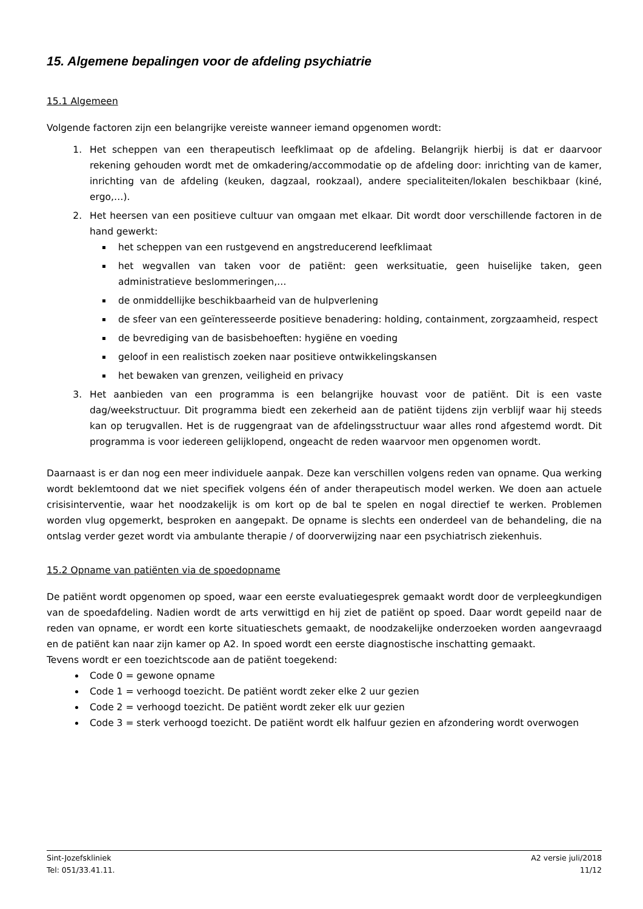15. Algemene bepalingen voor de afdeling psychiatrie
15.1 Algemeen
Volgende factoren zijn een belangrijke vereiste wanneer iemand opgenomen wordt:
1. Het scheppen van een therapeutisch leefklimaat op de afdeling. Belangrijk hierbij is dat er daarvoor rekening gehouden wordt met de omkadering/accommodatie op de afdeling door: inrichting van de kamer, inrichting van de afdeling (keuken, dagzaal, rookzaal), andere specialiteiten/lokalen beschikbaar (kiné, ergo,…).
2. Het heersen van een positieve cultuur van omgaan met elkaar. Dit wordt door verschillende factoren in de hand gewerkt:
het scheppen van een rustgevend en angstreducerend leefklimaat
het wegvallen van taken voor de patiënt: geen werksituatie, geen huiselijke taken, geen administratieve beslommeringen,…
de onmiddellijke beschikbaarheid van de hulpverlening
de sfeer van een geïnteresseerde positieve benadering: holding, containment, zorgzaamheid, respect
de bevrediging van de basisbehoeften: hygiëne en voeding
geloof in een realistisch zoeken naar positieve ontwikkelingskansen
het bewaken van grenzen, veiligheid en privacy
3. Het aanbieden van een programma is een belangrijke houvast voor de patiënt. Dit is een vaste dag/weekstructuur. Dit programma biedt een zekerheid aan de patiënt tijdens zijn verblijf waar hij steeds kan op terugvallen. Het is de ruggengraat van de afdelingsstructuur waar alles rond afgestemd wordt. Dit programma is voor iedereen gelijklopend, ongeacht de reden waarvoor men opgenomen wordt.
Daarnaast is er dan nog een meer individuele aanpak. Deze kan verschillen volgens reden van opname. Qua werking wordt beklemtoond dat we niet specifiek volgens één of ander therapeutisch model werken. We doen aan actuele crisisinterventie, waar het noodzakelijk is om kort op de bal te spelen en nogal directief te werken. Problemen worden vlug opgemerkt, besproken en aangepakt. De opname is slechts een onderdeel van de behandeling, die na ontslag verder gezet wordt via ambulante therapie / of doorverwijzing naar een psychiatrisch ziekenhuis.
15.2 Opname van patiënten via de spoedopname
De patiënt wordt opgenomen op spoed, waar een eerste evaluatiegesprek gemaakt wordt door de verpleegkundigen van de spoedafdeling. Nadien wordt de arts verwittigd en hij ziet de patiënt op spoed. Daar wordt gepeild naar de reden van opname, er wordt een korte situatieschets gemaakt, de noodzakelijke onderzoeken worden aangevraagd en de patiënt kan naar zijn kamer op A2. In spoed wordt een eerste diagnostische inschatting gemaakt.
Tevens wordt er een toezichtscode aan de patiënt toegekend:
Code 0 = gewone opname
Code 1 = verhoogd toezicht. De patiënt wordt zeker elke 2 uur gezien
Code 2 = verhoogd toezicht. De patiënt wordt zeker elk uur gezien
Code 3 = sterk verhoogd toezicht. De patiënt wordt elk halfuur gezien en afzondering wordt overwogen
Sint-Jozefskliniek A2 versie juli/2018
Tel: 051/33.41.11. 11/12